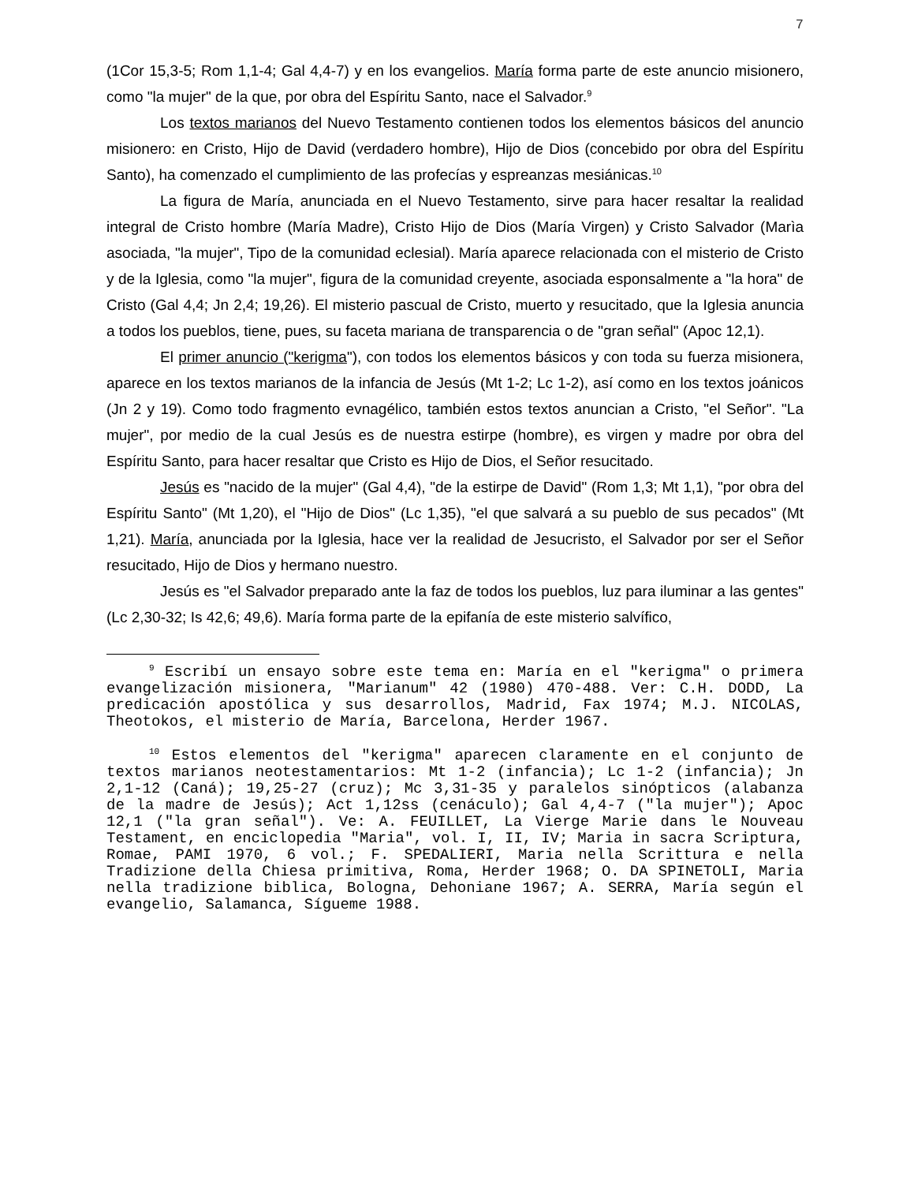7
(1Cor 15,3-5; Rom 1,1-4; Gal 4,4-7) y en los evangelios. María forma parte de este anuncio misionero, como "la mujer" de la que, por obra del Espíritu Santo, nace el Salvador.<sup>9</sup>
Los textos marianos del Nuevo Testamento contienen todos los elementos básicos del anuncio misionero: en Cristo, Hijo de David (verdadero hombre), Hijo de Dios (concebido por obra del Espíritu Santo), ha comenzado el cumplimiento de las profecías y espreanzas mesiánicas.<sup>10</sup>
La figura de María, anunciada en el Nuevo Testamento, sirve para hacer resaltar la realidad integral de Cristo hombre (María Madre), Cristo Hijo de Dios (María Virgen) y Cristo Salvador (Marìa asociada, "la mujer", Tipo de la comunidad eclesial). María aparece relacionada con el misterio de Cristo y de la Iglesia, como "la mujer", figura de la comunidad creyente, asociada esponsalmente a "la hora" de Cristo (Gal 4,4; Jn 2,4; 19,26). El misterio pascual de Cristo, muerto y resucitado, que la Iglesia anuncia a todos los pueblos, tiene, pues, su faceta mariana de transparencia o de "gran señal" (Apoc 12,1).
El primer anuncio ("kerigma"), con todos los elementos básicos y con toda su fuerza misionera, aparece en los textos marianos de la infancia de Jesús (Mt 1-2; Lc 1-2), así como en los textos joánicos (Jn 2 y 19). Como todo fragmento evnagélico, también estos textos anuncian a Cristo, "el Señor". "La mujer", por medio de la cual Jesús es de nuestra estirpe (hombre), es virgen y madre por obra del Espíritu Santo, para hacer resaltar que Cristo es Hijo de Dios, el Señor resucitado.
Jesús es "nacido de la mujer" (Gal 4,4), "de la estirpe de David" (Rom 1,3; Mt 1,1), "por obra del Espíritu Santo" (Mt 1,20), el "Hijo de Dios" (Lc 1,35), "el que salvará a su pueblo de sus pecados" (Mt 1,21). María, anunciada por la Iglesia, hace ver la realidad de Jesucristo, el Salvador por ser el Señor resucitado, Hijo de Dios y hermano nuestro.
Jesús es "el Salvador preparado ante la faz de todos los pueblos, luz para iluminar a las gentes" (Lc 2,30-32; Is 42,6; 49,6). María forma parte de la epifanía de este misterio salvífico,
<sup>9</sup> Escribí un ensayo sobre este tema en: María en el "kerigma" o primera evangelización misionera, "Marianum" 42 (1980) 470-488. Ver: C.H. DODD, La predicación apostólica y sus desarrollos, Madrid, Fax 1974; M.J. NICOLAS, Theotokos, el misterio de María, Barcelona, Herder 1967.
<sup>10</sup> Estos elementos del "kerigma" aparecen claramente en el conjunto de textos marianos neotestamentarios: Mt 1-2 (infancia); Lc 1-2 (infancia); Jn 2,1-12 (Caná); 19,25-27 (cruz); Mc 3,31-35 y paralelos sinópticos (alabanza de la madre de Jesús); Act 1,12ss (cenáculo); Gal 4,4-7 ("la mujer"); Apoc 12,1 ("la gran señal"). Ve: A. FEUILLET, La Vierge Marie dans le Nouveau Testament, en enciclopedia "Maria", vol. I, II, IV; Maria in sacra Scriptura, Romae, PAMI 1970, 6 vol.; F. SPEDALIERI, Maria nella Scrittura e nella Tradizione della Chiesa primitiva, Roma, Herder 1968; O. DA SPINETOLI, Maria nella tradizione biblica, Bologna, Dehoniane 1967; A. SERRA, María según el evangelio, Salamanca, Sígueme 1988.